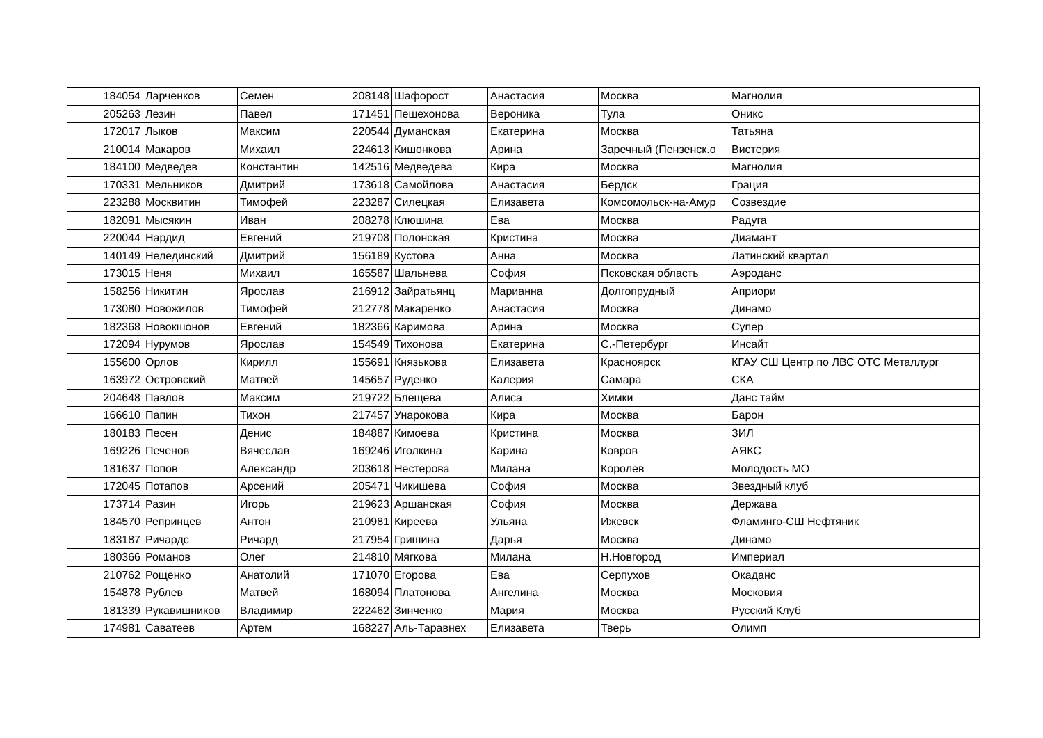| 184054 | Ларченков | Семен | 208148 | Шафорост | Анастасия | Москва | Магнолия |
| 205263 | Лезин | Павел | 171451 | Пешехонова | Вероника | Тула | Оникс |
| 172017 | Лыков | Максим | 220544 | Думанская | Екатерина | Москва | Татьяна |
| 210014 | Макаров | Михаил | 224613 | Кишонкова | Арина | Заречный (Пензенск.о | Вистерия |
| 184100 | Медведев | Константин | 142516 | Медведева | Кира | Москва | Магнолия |
| 170331 | Мельников | Дмитрий | 173618 | Самойлова | Анастасия | Бердск | Грация |
| 223288 | Москвитин | Тимофей | 223287 | Силецкая | Елизавета | Комсомольск-на-Амур | Созвездие |
| 182091 | Мысякин | Иван | 208278 | Клюшина | Ева | Москва | Радуга |
| 220044 | Нардид | Евгений | 219708 | Полонская | Кристина | Москва | Диамант |
| 140149 | Нелединский | Дмитрий | 156189 | Кустова | Анна | Москва | Латинский квартал |
| 173015 | Неня | Михаил | 165587 | Шальнева | София | Псковская область | Аэроданс |
| 158256 | Никитин | Ярослав | 216912 | Зайратьянц | Марианна | Долгопрудный | Априори |
| 173080 | Новожилов | Тимофей | 212778 | Макаренко | Анастасия | Москва | Динамо |
| 182368 | Новокшонов | Евгений | 182366 | Каримова | Арина | Москва | Супер |
| 172094 | Нурумов | Ярослав | 154549 | Тихонова | Екатерина | С.-Петербург | Инсайт |
| 155600 | Орлов | Кирилл | 155691 | Князькова | Елизавета | Красноярск | КГАУ СШ Центр по ЛВС ОТС Металлург |
| 163972 | Островский | Матвей | 145657 | Руденко | Калерия | Самара | СКА |
| 204648 | Павлов | Максим | 219722 | Блещева | Алиса | Химки | Данс тайм |
| 166610 | Папин | Тихон | 217457 | Унарокова | Кира | Москва | Барон |
| 180183 | Песен | Денис | 184887 | Кимоева | Кристина | Москва | ЗИЛ |
| 169226 | Печенов | Вячеслав | 169246 | Иголкина | Карина | Ковров | АЯКС |
| 181637 | Попов | Александр | 203618 | Нестерова | Милана | Королев | Молодость МО |
| 172045 | Потапов | Арсений | 205471 | Чикишева | София | Москва | Звездный клуб |
| 173714 | Разин | Игорь | 219623 | Аршанская | София | Москва | Держава |
| 184570 | Репринцев | Антон | 210981 | Киреева | Ульяна | Ижевск | Фламинго-СШ Нефтяник |
| 183187 | Ричардс | Ричард | 217954 | Гришина | Дарья | Москва | Динамо |
| 180366 | Романов | Олег | 214810 | Мягкова | Милана | Н.Новгород | Империал |
| 210762 | Рощенко | Анатолий | 171070 | Егорова | Ева | Серпухов | Окаданс |
| 154878 | Рублев | Матвей | 168094 | Платонова | Ангелина | Москва | Московия |
| 181339 | Рукавишников | Владимир | 222462 | Зинченко | Мария | Москва | Русский Клуб |
| 174981 | Саватеев | Артем | 168227 | Аль-Таравнех | Елизавета | Тверь | Олимп |